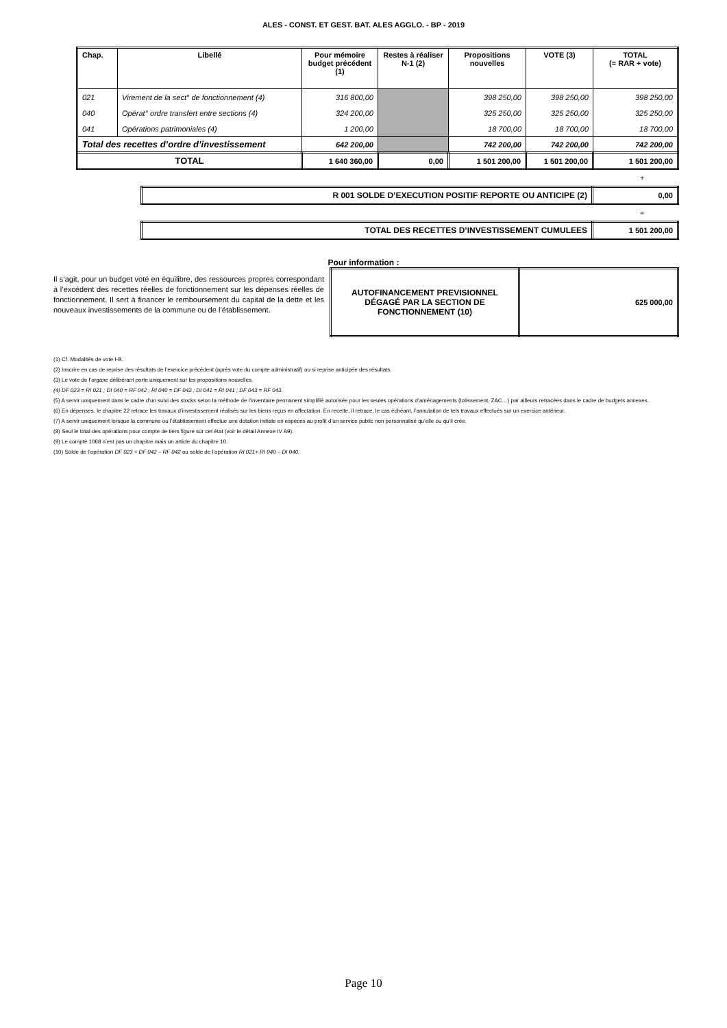ALES - CONST. ET GEST. BAT. ALES AGGLO. - BP - 2019
| Chap. | Libellé | Pour mémoire budget précédent (1) | Restes à réaliser N-1 (2) | Propositions nouvelles | VOTE (3) | TOTAL (= RAR + vote) |
| --- | --- | --- | --- | --- | --- | --- |
| 021 | Virement de la sect° de fonctionnement (4) | 316 800,00 | | 398 250,00 | 398 250,00 | 398 250,00 |
| 040 | Opérat° ordre transfert entre sections (4) | 324 200,00 | | 325 250,00 | 325 250,00 | 325 250,00 |
| 041 | Opérations patrimoniales (4) | 1 200,00 | | 18 700,00 | 18 700,00 | 18 700,00 |
| Total des recettes d’ordre d’investissement | | 642 200,00 | | 742 200,00 | 742 200,00 | 742 200,00 |
| TOTAL | | 1 640 360,00 | 0,00 | 1 501 200,00 | 1 501 200,00 | 1 501 200,00 |
+
| R 001 SOLDE D’EXECUTION POSITIF REPORTE OU ANTICIPE (2) | 0,00 |
=
| TOTAL DES RECETTES D’INVESTISSEMENT CUMULEES | 1 501 200,00 |
Pour information :
Il s’agit, pour un budget voté en équilibre, des ressources propres correspondant à l’excédent des recettes réelles de fonctionnement sur les dépenses réelles de fonctionnement. Il sert à financer le remboursement du capital de la dette et les nouveaux investissements de la commune ou de l’établissement.
| AUTOFINANCEMENT PREVISIONNEL DÉGAGÉ PAR LA SECTION DE FONCTIONNEMENT (10) | 625 000,00 |
(1) Cf. Modalités de vote I-B.
(2) Inscrire en cas de reprise des résultats de l’exercice précédent (après vote du compte administratif) ou si reprise anticipée des résultats.
(3) Le vote de l’organe délibérant porte uniquement sur les propositions nouvelles.
(4) DF 023 = RI 021 ; DI 040 = RF 042 ; RI 040 = DF 042 ; DI 041 = RI 041 ; DF 043 = RF 043.
(5) A servir uniquement dans le cadre d’un suivi des stocks selon la méthode de l’inventaire permanent simplifié autorisée pour les seules opérations d’aménagements (lotissement, ZAC…) par ailleurs retracées dans le cadre de budgets annexes.
(6) En dépenses, le chapitre 22 retrace les travaux d’investissement réalisés sur les biens reçus en affectation. En recette, il retrace, le cas échéant, l’annulation de tels travaux effectués sur un exercice antérieur.
(7) A servir uniquement lorsque la commune ou l’établissement effectue une dotation initiale en espèces au profit d’un service public non personnalisé qu’elle ou qu’il crée.
(8) Seul le total des opérations pour compte de tiers figure sur cet état (voir le détail Annexe IV A9).
(9) Le compte 1068 n’est pas un chapitre mais un article du chapitre 10.
(10) Solde de l’opération DF 023 + DF 042 – RF 042 ou solde de l’opération RI 021+ RI 040 – DI 040.
Page 10